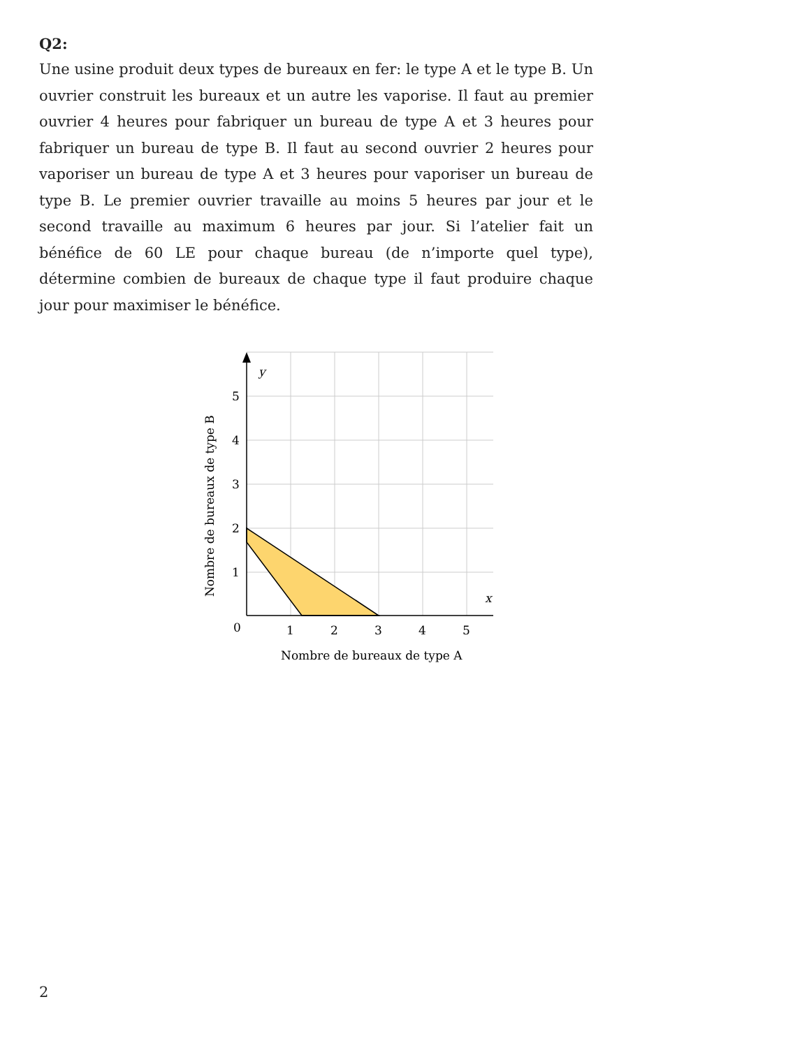Q2:
Une usine produit deux types de bureaux en fer: le type A et le type B. Un ouvrier construit les bureaux et un autre les vaporise. Il faut au premier ouvrier 4 heures pour fabriquer un bureau de type A et 3 heures pour fabriquer un bureau de type B. Il faut au second ouvrier 2 heures pour vaporiser un bureau de type A et 3 heures pour vaporiser un bureau de type B. Le premier ouvrier travaille au moins 5 heures par jour et le second travaille au maximum 6 heures par jour. Si l’atelier fait un bénéfice de 60 LE pour chaque bureau (de n’importe quel type), détermine combien de bureaux de chaque type il faut produire chaque jour pour maximiser le bénéfice.
y
x
0
1
2
3
4
5
1
2
3
4
5
Nombre de bureaux de type A
Nombre de bureaux de type B
2